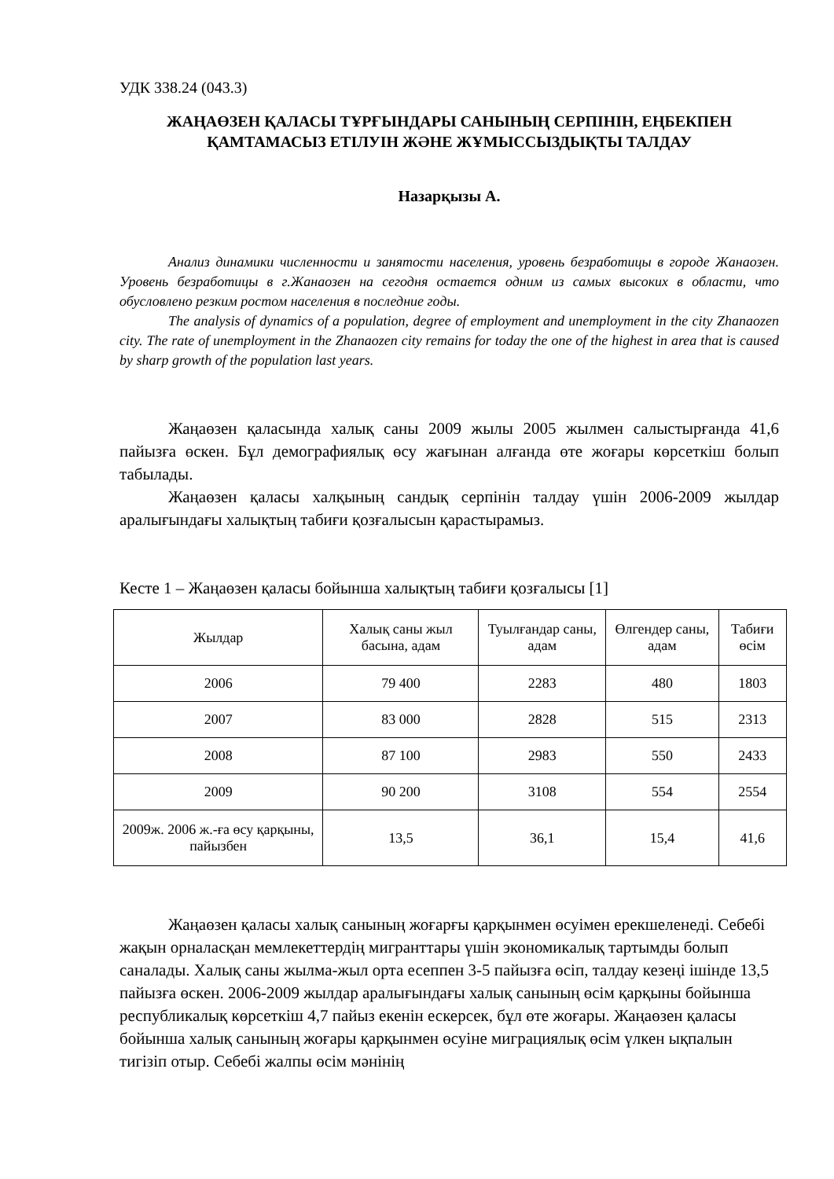УДК 338.24 (043.3)
ЖАҢАӨЗЕН ҚАЛАСЫ ТҰРҒЫНДАРЫ САНЫНЫҢ СЕРПІНІН, ЕҢБЕКПЕН ҚАМТАМАСЫЗ ЕТІЛУІН ЖӘНЕ ЖҰМЫССЫЗДЫҚТЫ ТАЛДАУ
Назарқызы А.
Анализ динамики численности и занятости населения, уровень безработицы в городе Жанаозен. Уровень безработицы в г.Жанаозен на сегодня остается одним из самых высоких в области, что обусловлено резким ростом населения в последние годы.
The analysis of dynamics of a population, degree of employment and unemployment in the city Zhanaozen city. The rate of unemployment in the Zhanaozen city remains for today the one of the highest in area that is caused by sharp growth of the population last years.
Жаңаөзен қаласында халық саны 2009 жылы 2005 жылмен салыстырғанда 41,6 пайызға өскен. Бұл демографиялық өсу жағынан алғанда өте жоғары көрсеткіш болып табылады.
Жаңаөзен қаласы халқының сандық серпінін талдау үшін 2006-2009 жылдар аралығындағы халықтың табиғи қозғалысын қарастырамыз.
Кесте 1 – Жаңаөзен қаласы бойынша халықтың табиғи қозғалысы [1]
| Жылдар | Халық саны жыл басына, адам | Туылғандар саны, адам | Өлгендер саны, адам | Табиғи өсім |
| 2006 | 79 400 | 2283 | 480 | 1803 |
| 2007 | 83 000 | 2828 | 515 | 2313 |
| 2008 | 87 100 | 2983 | 550 | 2433 |
| 2009 | 90 200 | 3108 | 554 | 2554 |
| 2009ж. 2006 ж.-ға өсу қарқыны, пайызбен | 13,5 | 36,1 | 15,4 | 41,6 |
Жаңаөзен қаласы халық санының жоғарғы қарқынмен өсуімен ерекшеленеді. Себебі жақын орналасқан мемлекеттердің мигранттары үшін экономикалық тартымды болып саналады. Халық саны жылма-жыл орта есеппен 3-5 пайызға өсіп, талдау кезеңі ішінде 13,5 пайызға өскен. 2006-2009 жылдар аралығындағы халық санының өсім қарқыны бойынша республикалық көрсеткіш 4,7 пайыз екенін ескерсек, бұл өте жоғары. Жаңаөзен қаласы бойынша халық санының жоғары қарқынмен өсуіне миграциялық өсім үлкен ықпалын тигізіп отыр. Себебі жалпы өсім мәнінің